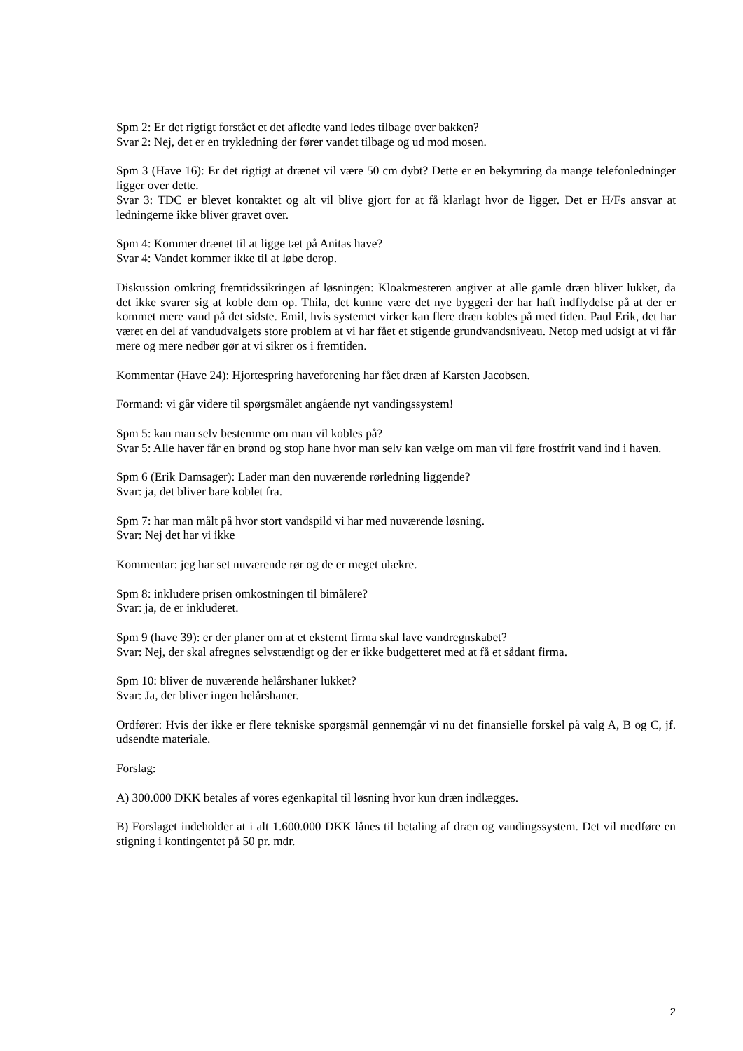Spm 2: Er det rigtigt forstået et det afledte vand ledes tilbage over bakken?
Svar 2: Nej, det er en trykledning der fører vandet tilbage og ud mod mosen.
Spm 3 (Have 16): Er det rigtigt at drænet vil være 50 cm dybt? Dette er en bekymring da mange telefonledninger ligger over dette.
Svar 3: TDC er blevet kontaktet og alt vil blive gjort for at få klarlagt hvor de ligger. Det er H/Fs ansvar at ledningerne ikke bliver gravet over.
Spm 4: Kommer drænet til at ligge tæt på Anitas have?
Svar 4: Vandet kommer ikke til at løbe derop.
Diskussion omkring fremtidssikringen af løsningen: Kloakmesteren angiver at alle gamle dræn bliver lukket, da det ikke svarer sig at koble dem op. Thila, det kunne være det nye byggeri der har haft indflydelse på at der er kommet mere vand på det sidste. Emil, hvis systemet virker kan flere dræn kobles på med tiden. Paul Erik, det har været en del af vandudvalgets store problem at vi har fået et stigende grundvandsniveau. Netop med udsigt at vi får mere og mere nedbør gør at vi sikrer os i fremtiden.
Kommentar (Have 24): Hjortespring haveforening har fået dræn af Karsten Jacobsen.
Formand: vi går videre til spørgsmålet angående nyt vandingssystem!
Spm 5: kan man selv bestemme om man vil kobles på?
Svar 5: Alle haver får en brønd og stop hane hvor man selv kan vælge om man vil føre frostfrit vand ind i haven.
Spm 6 (Erik Damsager): Lader man den nuværende rørledning liggende?
Svar: ja, det bliver bare koblet fra.
Spm 7: har man målt på hvor stort vandspild vi har med nuværende løsning.
Svar: Nej det har vi ikke
Kommentar: jeg har set nuværende rør og de er meget ulækre.
Spm 8: inkludere prisen omkostningen til bimålere?
Svar: ja, de er inkluderet.
Spm 9 (have 39): er der planer om at et eksternt firma skal lave vandregnskabet?
Svar: Nej, der skal afregnes selvstændigt og der er ikke budgetteret med at få et sådant firma.
Spm 10: bliver de nuværende helårshaner lukket?
Svar: Ja, der bliver ingen helårshaner.
Ordfører: Hvis der ikke er flere tekniske spørgsmål gennemgår vi nu det finansielle forskel på valg A, B og C, jf. udsendte materiale.
Forslag:
A) 300.000 DKK betales af vores egenkapital til løsning hvor kun dræn indlægges.
B) Forslaget indeholder at i alt 1.600.000 DKK lånes til betaling af dræn og vandingssystem. Det vil medføre en stigning i kontingentet på 50 pr. mdr.
2